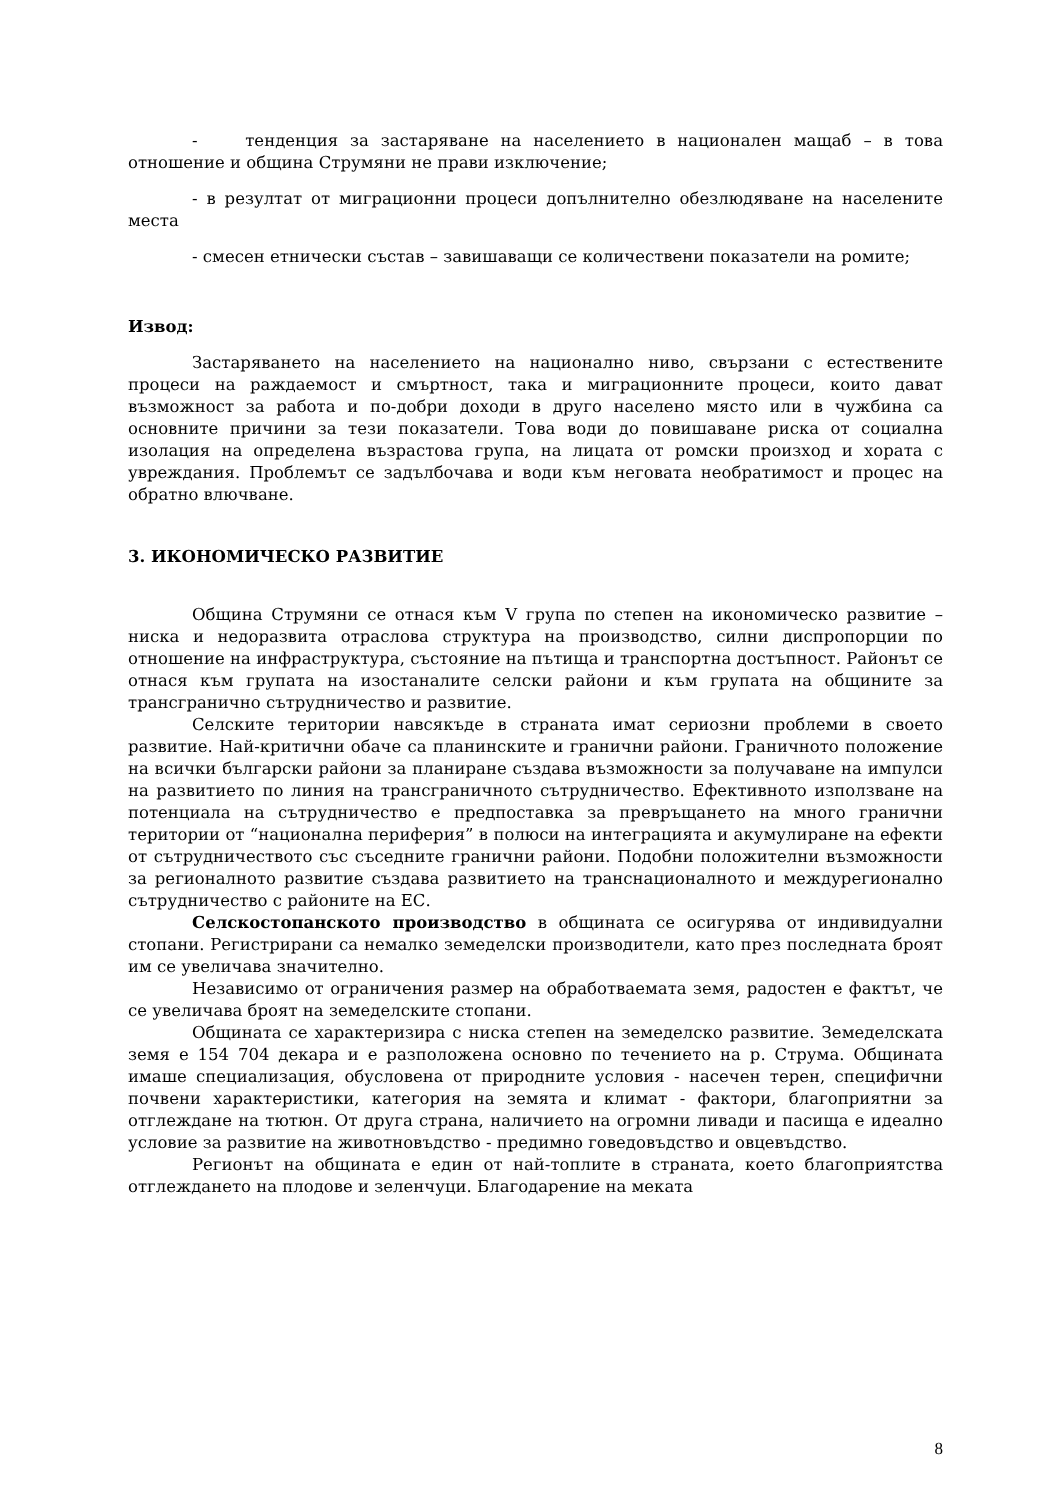- тенденция за застаряване на населението в национален мащаб – в това отношение и община Струмяни не прави изключение;
- в резултат от миграционни процеси допълнително обезлюдяване на населените места
- смесен етнически състав – завишаващи се количествени показатели на ромите;
Извод:
Застаряването на населението на национално ниво, свързани с естествените процеси на раждаемост и смъртност, така и миграционните процеси, които дават възможност за работа и по-добри доходи в друго населено място или в чужбина са основните причини за тези показатели. Това води до повишаване риска от социална изолация на определена възрастова група, на лицата от ромски произход и хората с увреждания. Проблемът се задълбочава и води към неговата необратимост и процес на обратно влючване.
3. ИКОНОМИЧЕСКО РАЗВИТИЕ
Община Струмяни се отнася към V група по степен на икономическо развитие – ниска и недоразвита отраслова структура на производство, силни диспропорции по отношение на инфраструктура, състояние на пътища и транспортна достъпност. Районът се отнася към групата на изостаналите селски райони и към групата на общините за трансгранично сътрудничество и развитие.
Селските територии навсякъде в страната имат сериозни проблеми в своето развитие. Най-критични обаче са планинските и гранични райони. Граничното положение на всички български райони за планиране създава възможности за получаване на импулси на развитието по линия на трансграничното сътрудничество. Ефективното използване на потенциала на сътрудничество е предпоставка за превръщането на много гранични територии от “национална периферия” в полюси на интеграцията и акумулиране на ефекти от сътрудничеството със съседните гранични райони. Подобни положителни възможности за регионалното развитие създава развитието на транснационалното и междурегионално сътрудничество с районите на ЕС.
Селскостопанското производство в общината се осигурява от индивидуални стопани. Регистрирани са немалко земеделски производители, като през последната броят им се увеличава значително.
Независимо от ограничения размер на обработваемата земя, радостен е фактът, че се увеличава броят на земеделските стопани.
Общината се характеризира с ниска степен на земеделско развитие. Земеделската земя е 154 704 декара и е разположена основно по течението на р. Струма. Общината имаше специализация, обусловена от природните условия - насечен терен, специфични почвени характеристики, категория на земята и климат - фактори, благоприятни за отглеждане на тютюн. От друга страна, наличието на огромни ливади и пасища е идеално условие за развитие на животновъдство - предимно говедовъдство и овцевъдство.
Регионът на общината е един от най-топлите в страната, което благоприятства отглеждането на плодове и зеленчуци. Благодарение на меката
8